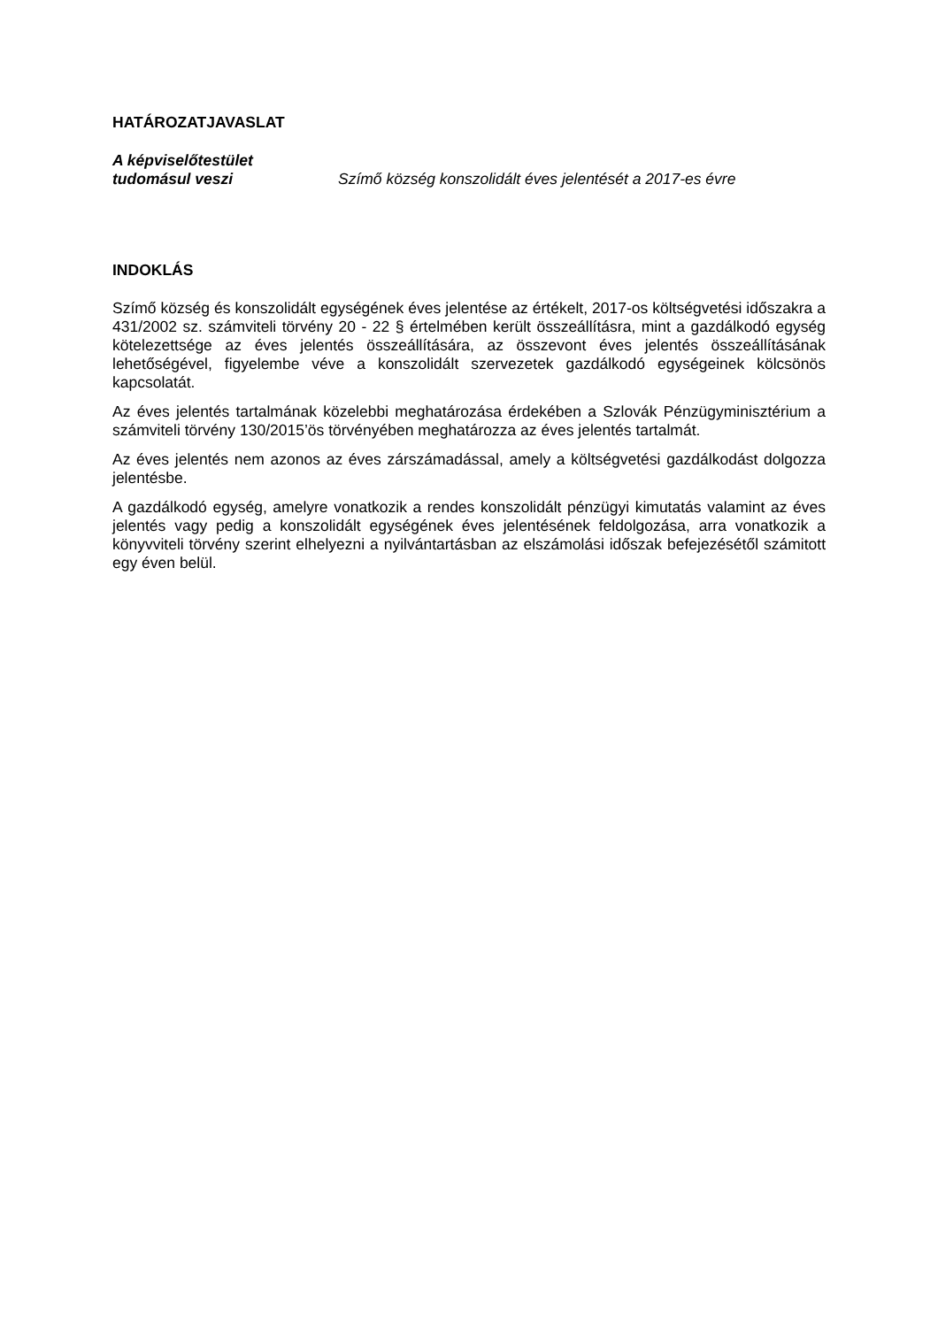HATÁROZATJAVASLAT
A képviselőtestület
tudomásul veszi
Szímő község konszolidált éves jelentését a 2017-es évre
INDOKLÁS
Szímő község és konszolidált egységének éves jelentése az értékelt, 2017-os költségvetési időszakra a 431/2002 sz. számviteli törvény 20 - 22 § értelmében került összeállításra, mint a gazdálkodó egység kötelezettsége az éves jelentés összeállítására, az összevont éves jelentés összeállításának lehetőségével, figyelembe véve a konszolidált szervezetek gazdálkodó egységeinek kölcsönös kapcsolatát.
Az éves jelentés tartalmának közelebbi meghatározása érdekében a Szlovák Pénzügyminisztérium a számviteli törvény 130/2015’ös törvényében meghatározza az éves jelentés tartalmát.
Az éves jelentés nem azonos az éves zárszámadással, amely a költségvetési gazdálkodást dolgozza jelentésbe.
A gazdálkodó egység, amelyre vonatkozik a rendes konszolidált pénzügyi kimutatás valamint az éves jelentés vagy pedig a konszolidált egységének éves jelentésének feldolgozása, arra vonatkozik a könyvviteli törvény szerint elhelyezni a nyilvántartásban az elszámolási időszak befejezésétől számitott egy éven belül.